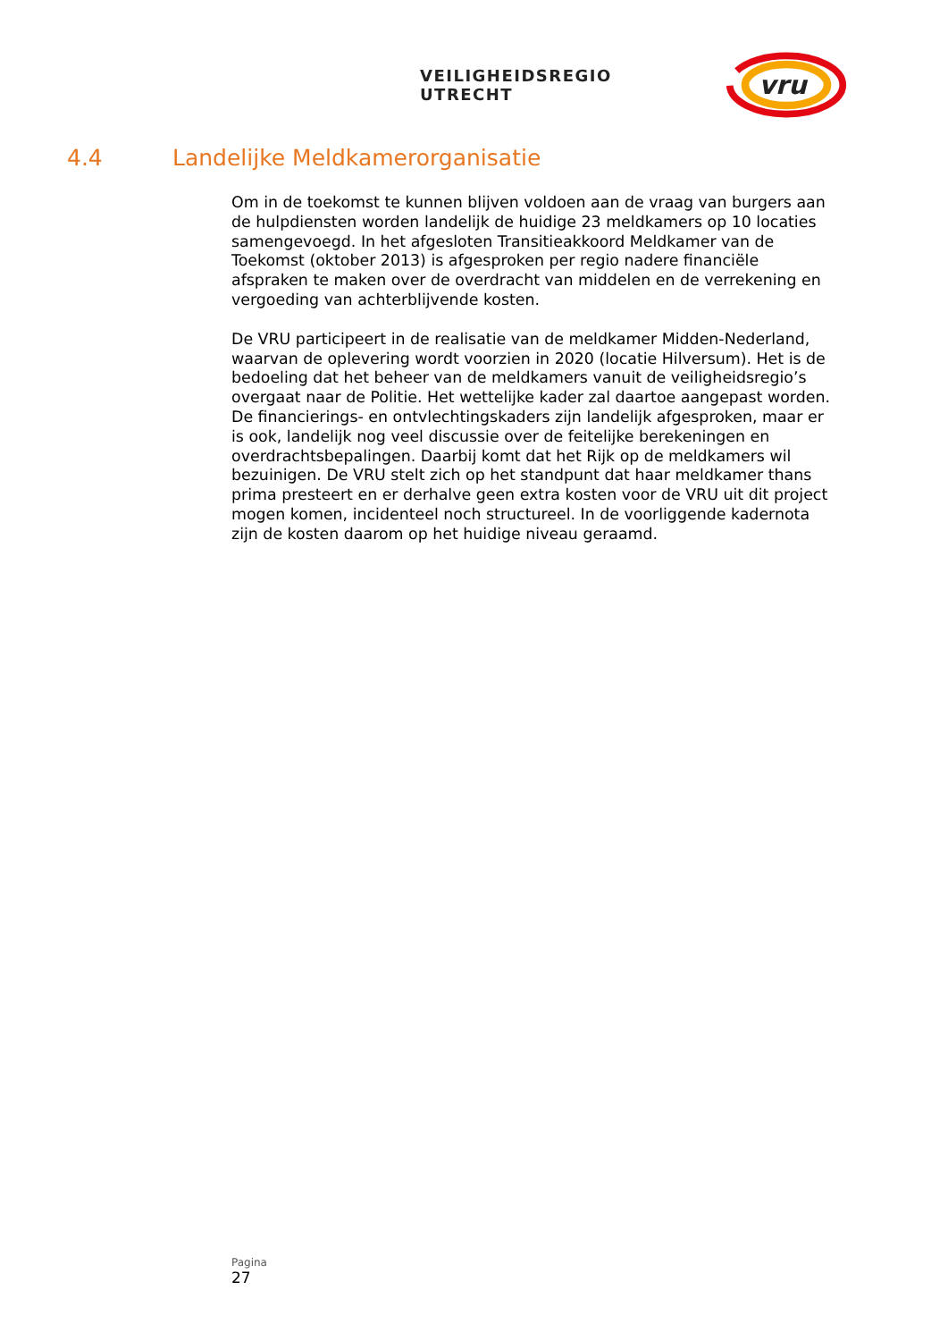VEILIGHEIDSREGIO UTRECHT
vru
4.4 Landelijke Meldkamerorganisatie
Om in de toekomst te kunnen blijven voldoen aan de vraag van burgers aan de hulpdiensten worden landelijk de huidige 23 meldkamers op 10 locaties samengevoegd. In het afgesloten Transitieakkoord Meldkamer van de Toekomst (oktober 2013) is afgesproken per regio nadere financiële afspraken te maken over de overdracht van middelen en de verrekening en vergoeding van achterblijvende kosten.
De VRU participeert in de realisatie van de meldkamer Midden-Nederland, waarvan de oplevering wordt voorzien in 2020 (locatie Hilversum). Het is de bedoeling dat het beheer van de meldkamers vanuit de veiligheidsregio’s overgaat naar de Politie. Het wettelijke kader zal daartoe aangepast worden. De financierings- en ontvlechtingskaders zijn landelijk afgesproken, maar er is ook, landelijk nog veel discussie over de feitelijke berekeningen en overdrachtsbepalingen. Daarbij komt dat het Rijk op de meldkamers wil bezuinigen. De VRU stelt zich op het standpunt dat haar meldkamer thans prima presteert en er derhalve geen extra kosten voor de VRU uit dit project mogen komen, incidenteel noch structureel. In de voorliggende kadernota zijn de kosten daarom op het huidige niveau geraamd.
Pagina
27